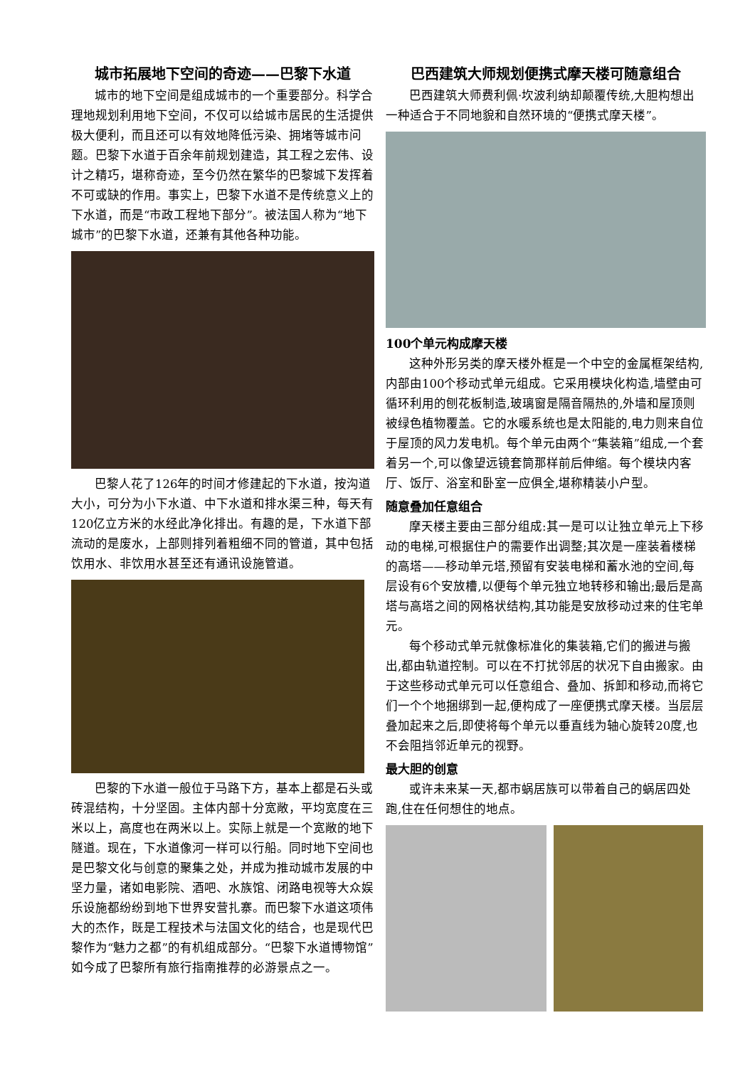城市拓展地下空间的奇迹——巴黎下水道
城市的地下空间是组成城市的一个重要部分。科学合理地规划利用地下空间，不仅可以给城市居民的生活提供极大便利，而且还可以有效地降低污染、拥堵等城市问题。巴黎下水道于百余年前规划建造，其工程之宏伟、设计之精巧，堪称奇迹，至今仍然在繁华的巴黎城下发挥着不可或缺的作用。事实上，巴黎下水道不是传统意义上的下水道，而是“市政工程地下部分”。被法国人称为“地下城市”的巴黎下水道，还兼有其他各种功能。
巴黎人花了126年的时间才修建起的下水道，按沟道大小，可分为小下水道、中下水道和排水渠三种，每天有120亿立方米的水经此净化排出。有趣的是，下水道下部流动的是废水，上部则排列着粗细不同的管道，其中包括饮用水、非饮用水甚至还有通讯设施管道。
巴黎的下水道一般位于马路下方，基本上都是石头或砖混结构，十分坚固。主体内部十分宽敞，平均宽度在三米以上，高度也在两米以上。实际上就是一个宽敞的地下隧道。现在，下水道像河一样可以行船。同时地下空间也是巴黎文化与创意的聚集之处，并成为推动城市发展的中坚力量，诸如电影院、酒吧、水族馆、闭路电视等大众娱乐设施都纷纷到地下世界安营扎寨。而巴黎下水道这项伟大的杰作，既是工程技术与法国文化的结合，也是现代巴黎作为“魅力之都”的有机组成部分。“巴黎下水道博物馆”如今成了巴黎所有旅行指南推荐的必游景点之一。
巴西建筑大师规划便携式摩天楼可随意组合
巴西建筑大师费利佩·坎波利纳却颠覆传统,大胆构想出一种适合于不同地貌和自然环境的“便携式摩天楼”。
100个单元构成摩天楼
这种外形另类的摩天楼外框是一个中空的金属框架结构,内部由100个移动式单元组成。它采用模块化构造,墙壁由可循环利用的刨花板制造,玻璃窗是隔音隔热的,外墙和屋顶则被绿色植物覆盖。它的水暖系统也是太阳能的,电力则来自位于屋顶的风力发电机。每个单元由两个“集装箱”组成,一个套着另一个,可以像望远镜套筒那样前后伸缩。每个模块内客厅、饭厅、浴室和卧室一应俱全,堪称精装小户型。
随意叠加任意组合
摩天楼主要由三部分组成:其一是可以让独立单元上下移动的电梯,可根据住户的需要作出调整;其次是一座装着楼梯的高塔——移动单元塔,预留有安装电梯和蓄水池的空间,每层设有6个安放槽,以便每个单元独立地转移和输出;最后是高塔与高塔之间的网格状结构,其功能是安放移动过来的住宅单元。
每个移动式单元就像标准化的集装箱,它们的搬进与搬出,都由轨道控制。可以在不打扰邻居的状况下自由搬家。由于这些移动式单元可以任意组合、叠加、拆卸和移动,而将它们一个个地捆绑到一起,便构成了一座便携式摩天楼。当层层叠加起来之后,即使将每个单元以垂直线为轴心旋转20度,也不会阻挡邻近单元的视野。
最大胆的创意
或许未来某一天,都市蜗居族可以带着自己的蜗居四处跑,住在任何想住的地点。